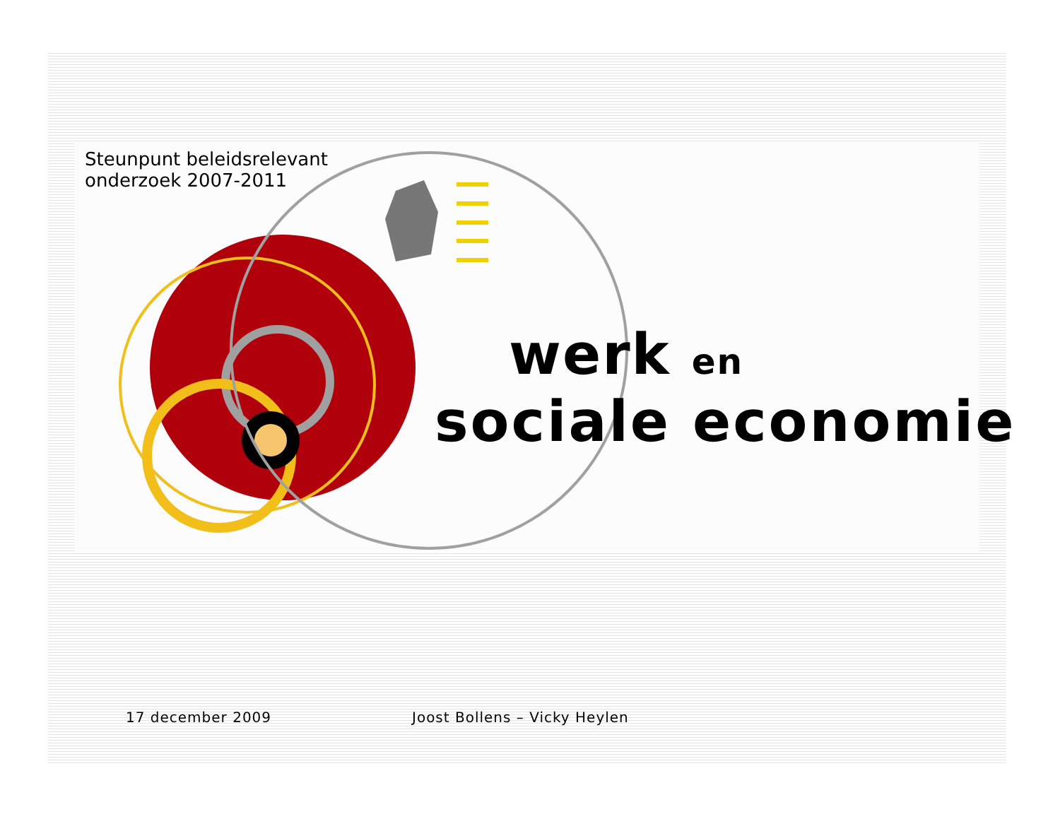Steunpunt beleidsrelevant onderzoek 2007-2011
werk en
sociale economie
17 december 2009 Joost Bollens – Vicky Heylen